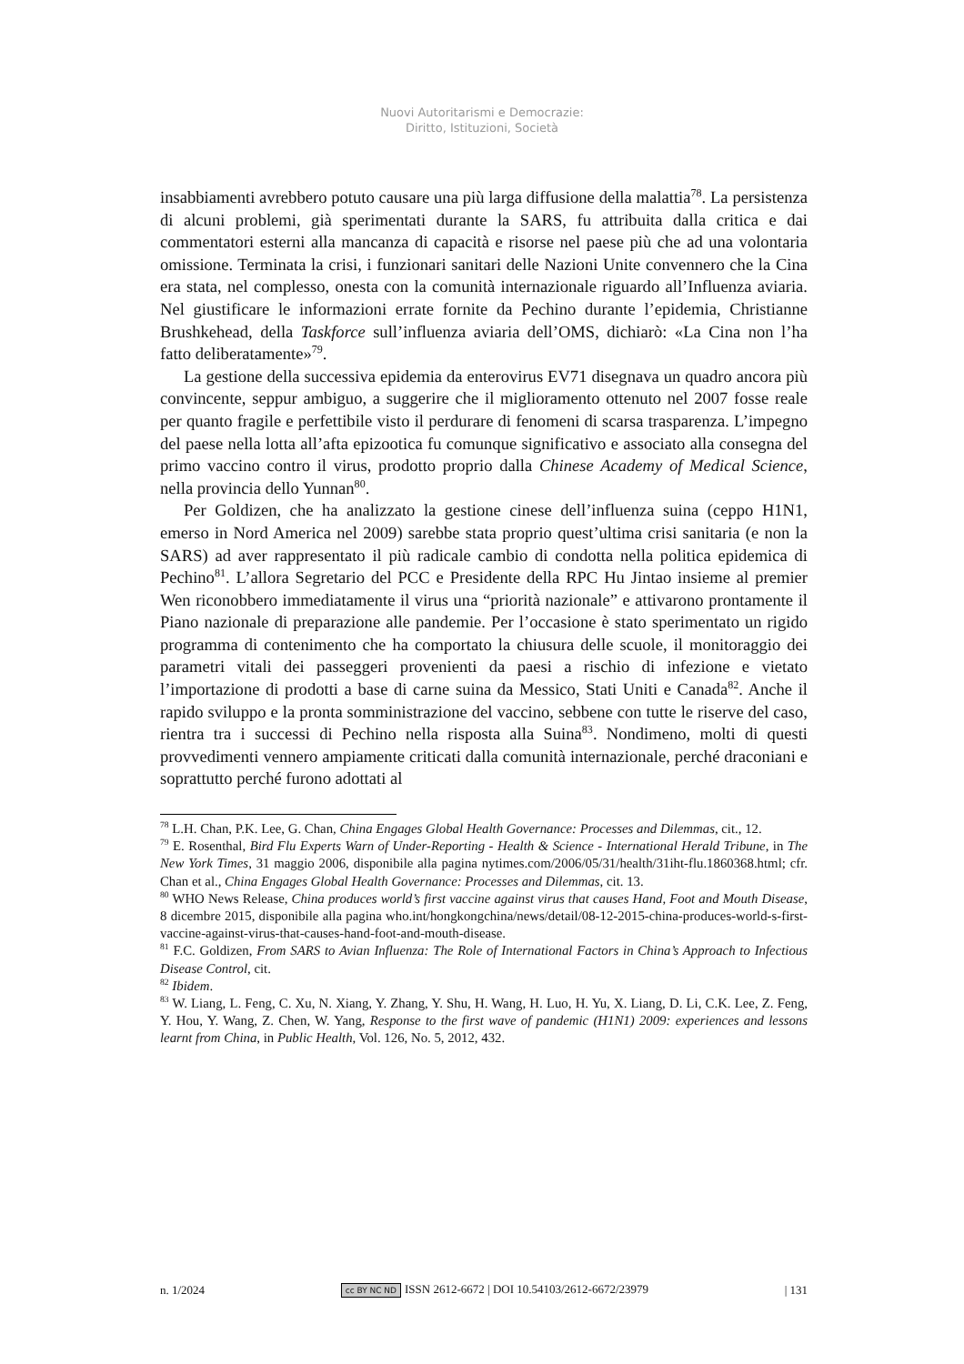Nuovi Autoritarismi e Democrazie:
Diritto, Istituzioni, Società
insabbiamenti avrebbero potuto causare una più larga diffusione della malattia<sup>78</sup>. La persistenza di alcuni problemi, già sperimentati durante la SARS, fu attribuita dalla critica e dai commentatori esterni alla mancanza di capacità e risorse nel paese più che ad una volontaria omissione. Terminata la crisi, i funzionari sanitari delle Nazioni Unite convennero che la Cina era stata, nel complesso, onesta con la comunità internazionale riguardo all’Influenza aviaria. Nel giustificare le informazioni errate fornite da Pechino durante l’epidemia, Christianne Brushkehead, della Taskforce sull’influenza aviaria dell’OMS, dichiarò: «La Cina non l’ha fatto deliberatamente»<sup>79</sup>.
La gestione della successiva epidemia da enterovirus EV71 disegnava un quadro ancora più convincente, seppur ambiguo, a suggerire che il miglioramento ottenuto nel 2007 fosse reale per quanto fragile e perfettibile visto il perdurare di fenomeni di scarsa trasparenza. L’impegno del paese nella lotta all’afta epizootica fu comunque significativo e associato alla consegna del primo vaccino contro il virus, prodotto proprio dalla Chinese Academy of Medical Science, nella provincia dello Yunnan<sup>80</sup>.
Per Goldizen, che ha analizzato la gestione cinese dell’influenza suina (ceppo H1N1, emerso in Nord America nel 2009) sarebbe stata proprio quest’ultima crisi sanitaria (e non la SARS) ad aver rappresentato il più radicale cambio di condotta nella politica epidemica di Pechino<sup>81</sup>. L’allora Segretario del PCC e Presidente della RPC Hu Jintao insieme al premier Wen riconobbero immediatamente il virus una “priorità nazionale” e attivarono prontamente il Piano nazionale di preparazione alle pandemie. Per l’occasione è stato sperimentato un rigido programma di contenimento che ha comportato la chiusura delle scuole, il monitoraggio dei parametri vitali dei passeggeri provenienti da paesi a rischio di infezione e vietato l’importazione di prodotti a base di carne suina da Messico, Stati Uniti e Canada<sup>82</sup>. Anche il rapido sviluppo e la pronta somministrazione del vaccino, sebbene con tutte le riserve del caso, rientra tra i successi di Pechino nella risposta alla Suina<sup>83</sup>. Nondimeno, molti di questi provvedimenti vennero ampiamente criticati dalla comunità internazionale, perché draconiani e soprattutto perché furono adottati al
<sup>78</sup> L.H. Chan, P.K. Lee, G. Chan, China Engages Global Health Governance: Processes and Dilemmas, cit., 12.
<sup>79</sup> E. Rosenthal, Bird Flu Experts Warn of Under-Reporting - Health & Science - International Herald Tribune, in The New York Times, 31 maggio 2006, disponibile alla pagina nytimes.com/2006/05/31/health/31iht-flu.1860368.html; cfr. Chan et al., China Engages Global Health Governance: Processes and Dilemmas, cit. 13.
<sup>80</sup> WHO News Release, China produces world’s first vaccine against virus that causes Hand, Foot and Mouth Disease, 8 dicembre 2015, disponibile alla pagina who.int/hongkongchina/news/detail/08-12-2015-china-produces-world-s-first-vaccine-against-virus-that-causes-hand-foot-and-mouth-disease.
<sup>81</sup> F.C. Goldizen, From SARS to Avian Influenza: The Role of International Factors in China’s Approach to Infectious Disease Control, cit.
<sup>82</sup> Ibidem.
<sup>83</sup> W. Liang, L. Feng, C. Xu, N. Xiang, Y. Zhang, Y. Shu, H. Wang, H. Luo, H. Yu, X. Liang, D. Li, C.K. Lee, Z. Feng, Y. Hou, Y. Wang, Z. Chen, W. Yang, Response to the first wave of pandemic (H1N1) 2009: experiences and lessons learnt from China, in Public Health, Vol. 126, No. 5, 2012, 432.
n. 1/2024 cc BY NC ND ISSN 2612-6672 | DOI 10.54103/2612-6672/23979 | 131